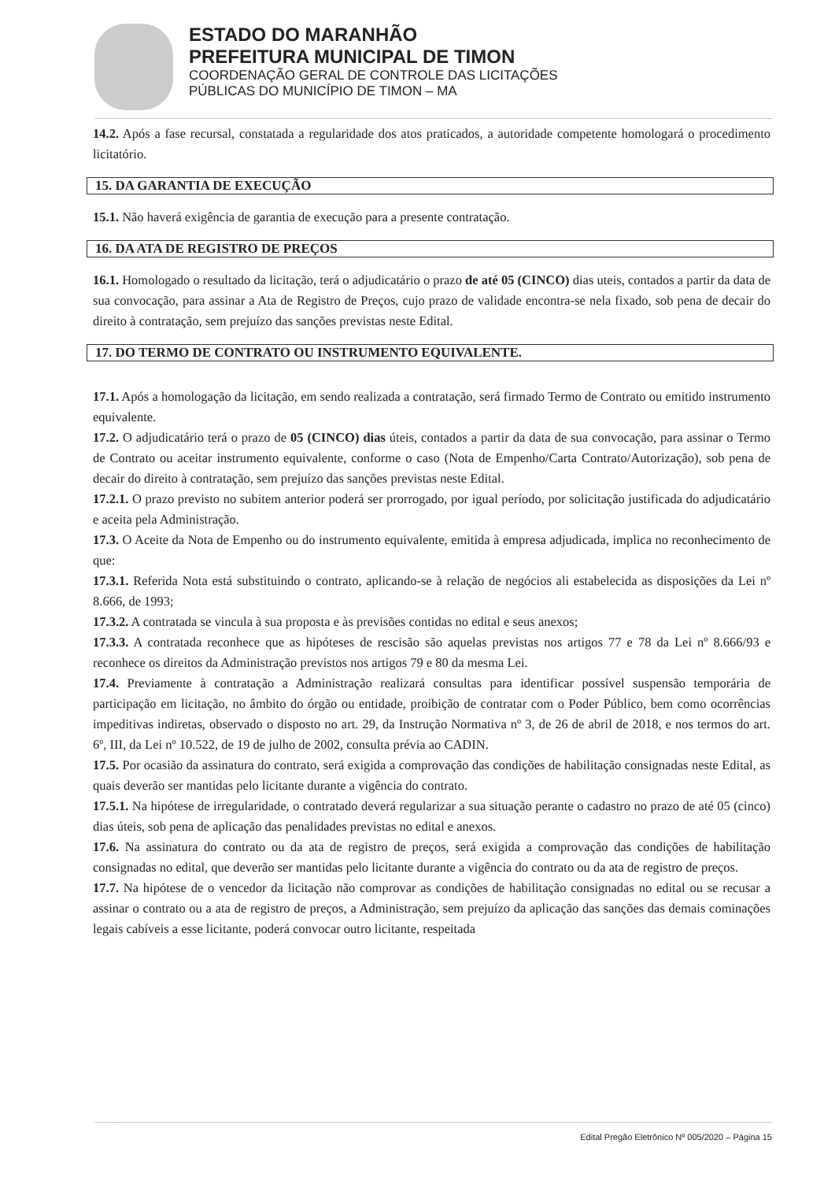ESTADO DO MARANHÃO
PREFEITURA MUNICIPAL DE TIMON
COORDENAÇÃO GERAL DE CONTROLE DAS LICITAÇÕES
PÚBLICAS DO MUNICÍPIO DE TIMON – MA
14.2. Após a fase recursal, constatada a regularidade dos atos praticados, a autoridade competente homologará o procedimento licitatório.
15. DA GARANTIA DE EXECUÇÃO
15.1. Não haverá exigência de garantia de execução para a presente contratação.
16. DA ATA DE REGISTRO DE PREÇOS
16.1. Homologado o resultado da licitação, terá o adjudicatário o prazo de até 05 (CINCO) dias uteis, contados a partir da data de sua convocação, para assinar a Ata de Registro de Preços, cujo prazo de validade encontra-se nela fixado, sob pena de decair do direito à contratação, sem prejuízo das sanções previstas neste Edital.
17. DO TERMO DE CONTRATO OU INSTRUMENTO EQUIVALENTE.
17.1. Após a homologação da licitação, em sendo realizada a contratação, será firmado Termo de Contrato ou emitido instrumento equivalente.
17.2. O adjudicatário terá o prazo de 05 (CINCO) dias úteis, contados a partir da data de sua convocação, para assinar o Termo de Contrato ou aceitar instrumento equivalente, conforme o caso (Nota de Empenho/Carta Contrato/Autorização), sob pena de decair do direito à contratação, sem prejuízo das sanções previstas neste Edital.
17.2.1. O prazo previsto no subitem anterior poderá ser prorrogado, por igual período, por solicitação justificada do adjudicatário e aceita pela Administração.
17.3. O Aceite da Nota de Empenho ou do instrumento equivalente, emitida à empresa adjudicada, implica no reconhecimento de que:
17.3.1. Referida Nota está substituindo o contrato, aplicando-se à relação de negócios ali estabelecida as disposições da Lei nº 8.666, de 1993;
17.3.2. A contratada se vincula à sua proposta e às previsões contidas no edital e seus anexos;
17.3.3. A contratada reconhece que as hipóteses de rescisão são aquelas previstas nos artigos 77 e 78 da Lei nº 8.666/93 e reconhece os direitos da Administração previstos nos artigos 79 e 80 da mesma Lei.
17.4. Previamente à contratação a Administração realizará consultas para identificar possível suspensão temporária de participação em licitação, no âmbito do órgão ou entidade, proibição de contratar com o Poder Público, bem como ocorrências impeditivas indiretas, observado o disposto no art. 29, da Instrução Normativa nº 3, de 26 de abril de 2018, e nos termos do art. 6º, III, da Lei nº 10.522, de 19 de julho de 2002, consulta prévia ao CADIN.
17.5. Por ocasião da assinatura do contrato, será exigida a comprovação das condições de habilitação consignadas neste Edital, as quais deverão ser mantidas pelo licitante durante a vigência do contrato.
17.5.1. Na hipótese de irregularidade, o contratado deverá regularizar a sua situação perante o cadastro no prazo de até 05 (cinco) dias úteis, sob pena de aplicação das penalidades previstas no edital e anexos.
17.6. Na assinatura do contrato ou da ata de registro de preços, será exigida a comprovação das condições de habilitação consignadas no edital, que deverão ser mantidas pelo licitante durante a vigência do contrato ou da ata de registro de preços.
17.7. Na hipótese de o vencedor da licitação não comprovar as condições de habilitação consignadas no edital ou se recusar a assinar o contrato ou a ata de registro de preços, a Administração, sem prejuízo da aplicação das sanções das demais cominações legais cabíveis a esse licitante, poderá convocar outro licitante, respeitada
Edital Pregão Eletrônico Nº 005/2020 – Página 15